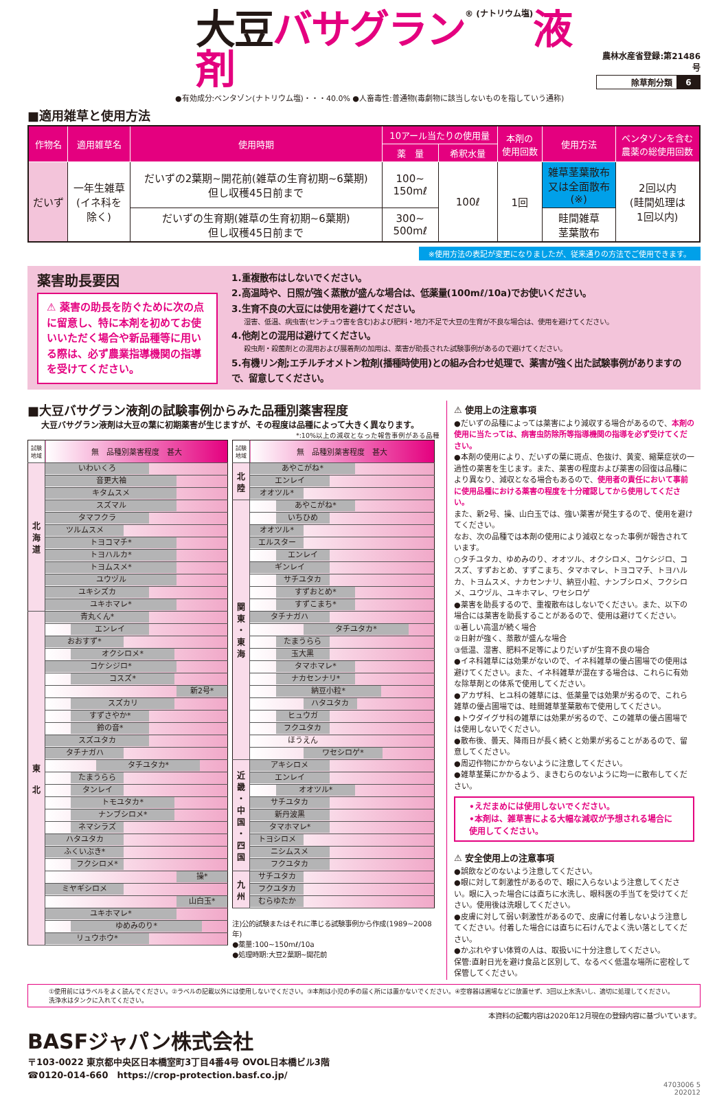大豆 バサグラン® (ナトリウム塩) 液剤
農林水産省登録:第21486号
| 除草剤分類 | 6 |
●有効成分:ベンタゾン(ナトリウム塩)・・・40.0% ●人畜毒性:普通物(毒劇物に該当しないものを指していう通称)
■適用雑草と使用方法
| 作物名 | 適用雑草名 | 使用時期 | 10アール当たりの使用量 | | 本剤の 使用回数 | 使用方法 | ベンタゾンを含む 農薬の総使用回数 |
| --- | --- | --- | --- | --- | --- | --- | --- |
| | | | 薬 量 | 希釈水量 | | | |
| だいず | 一年生雑草 (イネ科を 除く) | だいずの2葉期~開花前(雑草の生育初期~6葉期) 但し収穫45日前まで | 100~ 150mℓ | 100ℓ | 1回 | 雑草茎葉散布 又は全面散布 (※) | 2回以内 (畦間処理は 1回以内) |
| | | だいずの生育期(雑草の生育初期~6葉期) 但し収穫45日前まで | 300~ 500mℓ | | | 畦間雑草 茎葉散布 | |
※使用方法の表記が変更になりましたが、従来通りの方法でご使用できます。
薬害助長要因
⚠ 薬害の助長を防ぐために次の点に留意し、特に本剤を初めてお使いいただく場合や新品種等に用いる際は、必ず農業指導機関の指導を受けてください。
1.重複散布はしないでください。
2.高温時や、日照が強く蒸散が盛んな場合は、低薬量(100mℓ/10a)でお使いください。
3.生育不良の大豆には使用を避けてください。
湿害、低温、病虫害(センチュウ害を含む)および肥料・地力不足で大豆の生育が不良な場合は、使用を避けてください。
4.他剤との混用は避けてください。
殺虫剤・殺菌剤との混用および展着剤の加用は、薬害が助長された試験事例があるので避けてください。
5.有機リン剤;エチルチオメトン粒剤(播種時使用)との組み合わせ処理で、薬害が強く出た試験事例がありますので、留意してください。
■大豆バサグラン液剤の試験事例からみた品種別薬害程度
大豆バサグラン液剤は大豆の葉に初期薬害が生じますが、その程度は品種によって大きく異なります。
*:10%以上の減収となった報告事例がある品種
| 試験 地域 | 無 品種別薬害程度 甚大 |
| --- | --- |
| 北 海 道 | いわいくろ |
| | 音更大袖 |
| | キタムスメ |
| | スズマル |
| | タマフクラ |
| | ツルムスメ |
| | トヨコマチ* |
| | トヨハルカ* |
| | トヨムスメ* |
| | ユウヅル |
| | ユキシズカ |
| | ユキホマレ* |
| 東 北 | 青丸くん* |
| | エンレイ |
| | おおすず* |
| | オクシロメ* |
| | コケシジロ* |
| | コスズ* |
| | 新2号* |
| | スズカリ |
| | すずさやか* |
| | 鈴の音* |
| | スズユタカ |
| | タチナガハ |
| | タチユタカ* |
| | たまうらら |
| | タンレイ |
| | トモユタカ* |
| | ナンブシロメ* |
| | ネマシラズ |
| | ハタユタカ |
| | ふくいぶき* |
| | フクシロメ* |
| | 操* |
| | ミヤギシロメ |
| | 山白玉* |
| | ユキホマレ* |
| | ゆめみのり* |
| | リュウホウ* |
| 試験 地域 | 無 品種別薬害程度 甚大 |
| --- | --- |
| 北 陸 | あやこがね* |
| | エンレイ |
| | オオツル* |
| 関 東 ・ 東 海 | あやこがね* |
| | いちひめ |
| | オオツル* |
| | エルスター |
| | エンレイ |
| | ギンレイ |
| | サチユタカ |
| | すずおとめ* |
| | すずこまち* |
| | タチナガハ |
| | タチユタカ* |
| | たまうらら |
| | 玉大黒 |
| | タマホマレ* |
| | ナカセンナリ* |
| | 納豆小粒* |
| | ハタユタカ |
| | ヒュウガ |
| | フクユタカ |
| | ほうえん |
| | ワセシロゲ* |
| 近 畿 ・ 中 国 ・ 四 国 | アキシロメ |
| | エンレイ |
| | オオツル* |
| | サチユタカ |
| | 新丹波黒 |
| | タマホマレ* |
| | トヨシロメ |
| | ニシムスメ |
| | フクユタカ |
| 九 州 | サチユタカ |
| | フクユタカ |
| | むらゆたか |
注)公的試験またはそれに準じる試験事例から作成(1989~2008年)
●薬量:100~150mℓ/10a
●処理時期:大豆2葉期~開花前
⚠ 使用上の注意事項
●だいずの品種によっては薬害により減収する場合があるので、本剤の使用に当たっては、病害虫防除所等指導機関の指導を必ず受けてください。
●本剤の使用により、だいずの葉に斑点、色抜け、黄変、縮葉症状の一過性の薬害を生じます。また、薬害の程度および薬害の回復は品種により異なり、減収となる場合もあるので、使用者の責任において事前に使用品種における薬害の程度を十分確認してから使用してください。
また、新2号、操、山白玉では、強い薬害が発生するので、使用を避けてください。
なお、次の品種では本剤の使用により減収となった事例が報告されています。
○タチユタカ、ゆめみのり、オオツル、オクシロメ、コケシジロ、コスズ、すずおとめ、すずこまち、タマホマレ、トヨコマチ、トヨハルカ、トヨムスメ、ナカセンナリ、納豆小粒、ナンブシロメ、フクシロメ、ユウヅル、ユキホマレ、ワセシロゲ
●薬害を助長するので、重複散布はしないでください。また、以下の場合には薬害を助長することがあるので、使用は避けてください。
①著しい高温が続く場合
②日射が強く、蒸散が盛んな場合
③低温、湿害、肥料不足等によりだいずが生育不良の場合
●イネ科雑草には効果がないので、イネ科雑草の優占圃場での使用は避けてください。また、イネ科雑草が混在する場合は、これらに有効な除草剤との体系で使用してください。
●アカザ科、ヒユ科の雑草には、低薬量では効果が劣るので、これら雑草の優占圃場では、畦間雑草茎葉散布で使用してください。
●トウダイグサ科の雑草には効果が劣るので、この雑草の優占圃場では使用しないでください。
●散布後、曇天、降雨日が長く続くと効果が劣ることがあるので、留意してください。
●周辺作物にかからないように注意してください。
●雑草茎葉にかかるよう、まきむらのないように均一に散布してください。
•えだまめには使用しないでください。
•本剤は、雑草害による大幅な減収が予想される場合に使用してください。
⚠ 安全使用上の注意事項
●誤飲などのないよう注意してください。
●眼に対して刺激性があるので、眼に入らないよう注意してください。眼に入った場合には直ちに水洗し、眼科医の手当てを受けてください。使用後は洗眼してください。
●皮膚に対して弱い刺激性があるので、皮膚に付着しないよう注意してください。付着した場合には直ちに石けんでよく洗い落としてください。
●かぶれやすい体質の人は、取扱いに十分注意してください。
保管:直射日光を避け食品と区別して、なるべく低温な場所に密栓して保管してください。
①使用前にはラベルをよく読んでください。②ラベルの記載以外には使用しないでください。③本剤は小児の手の届く所には置かないでください。④空容器は圃場などに放置せず、3回以上水洗いし、適切に処理してください。洗浄水はタンクに入れてください。
本資料の記載内容は2020年12月現在の登録内容に基づいています。
BASFジャパン株式会社
〒103-0022 東京都中央区日本橋室町3丁目4番4号 OVOL日本橋ビル3階
☎0120-014-660　https://crop-protection.basf.co.jp/
4703006 5
202012